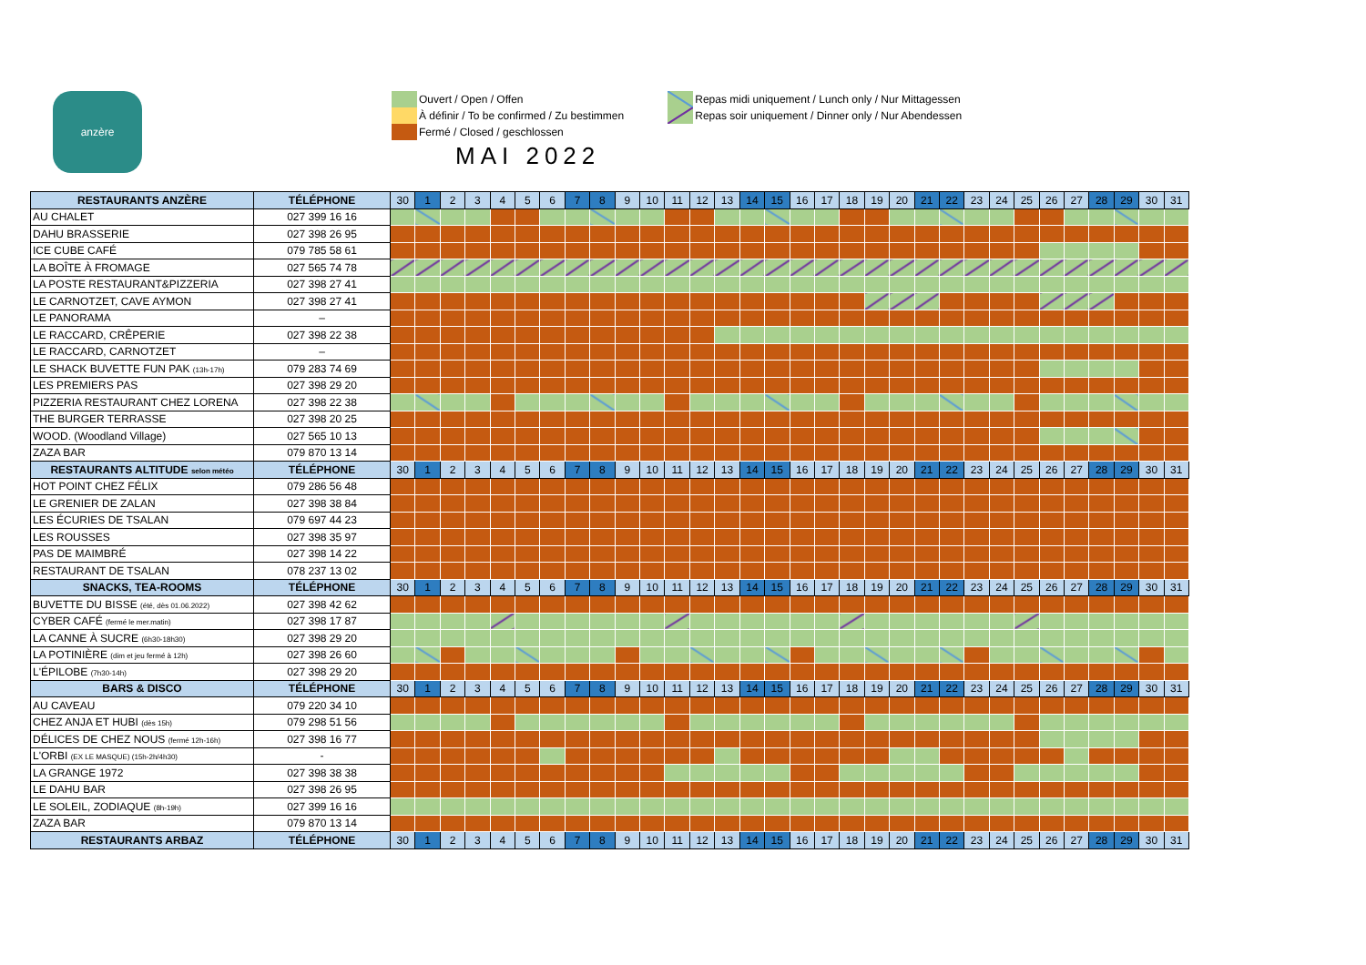anzère
Ouvert / Open / Offen
À définir / To be confirmed / Zu bestimmen
Fermé / Closed / geschlossen
MAI 2022
Repas midi uniquement / Lunch only / Nur Mittagessen
Repas soir uniquement / Dinner only / Nur Abendessen
| RESTAURANTS ANZÈRE | TÉLÉPHONE | 30 | 1 | 2 | 3 | 4 | 5 | 6 | 7 | 8 | 9 | 10 | 11 | 12 | 13 | 14 | 15 | 16 | 17 | 18 | 19 | 20 | 21 | 22 | 23 | 24 | 25 | 26 | 27 | 28 | 29 | 30 | 31 |
| --- | --- | --- | --- | --- | --- | --- | --- | --- | --- | --- | --- | --- | --- | --- | --- | --- | --- | --- | --- | --- | --- | --- | --- | --- | --- | --- | --- | --- | --- | --- | --- | --- | --- |
| AU CHALET | 027 399 16 16 | | | | | | | | | | | | | | | | | | | | | | | | | | | | | | | | |
| DAHU BRASSERIE | 027 398 26 95 | | | | | | | | | | | | | | | | | | | | | | | | | | | | | | | | |
| ICE CUBE CAFÉ | 079 785 58 61 | | | | | | | | | | | | | | | | | | | | | | | | | | | | | | | | |
| LA BOÎTE À FROMAGE | 027 565 74 78 | | | | | | | | | | | | | | | | | | | | | | | | | | | | | | | | |
| LA POSTE RESTAURANT&PIZZERIA | 027 398 27 41 | | | | | | | | | | | | | | | | | | | | | | | | | | | | | | | | |
| LE CARNOTZET, CAVE AYMON | 027 398 27 41 | | | | | | | | | | | | | | | | | | | | | | | | | | | | | | | | |
| LE PANORAMA | – | | | | | | | | | | | | | | | | | | | | | | | | | | | | | | | | |
| LE RACCARD, CRÊPERIE | 027 398 22 38 | | | | | | | | | | | | | | | | | | | | | | | | | | | | | | | | |
| LE RACCARD, CARNOTZET | – | | | | | | | | | | | | | | | | | | | | | | | | | | | | | | | | |
| LE SHACK BUVETTE FUN PAK (13h-17h) | 079 283 74 69 | | | | | | | | | | | | | | | | | | | | | | | | | | | | | | | | |
| LES PREMIERS PAS | 027 398 29 20 | | | | | | | | | | | | | | | | | | | | | | | | | | | | | | | | |
| PIZZERIA RESTAURANT CHEZ LORENA | 027 398 22 38 | | | | | | | | | | | | | | | | | | | | | | | | | | | | | | | | |
| THE BURGER TERRASSE | 027 398 20 25 | | | | | | | | | | | | | | | | | | | | | | | | | | | | | | | | |
| WOOD. (Woodland Village) | 027 565 10 13 | | | | | | | | | | | | | | | | | | | | | | | | | | | | | | | | |
| ZAZA BAR | 079 870 13 14 | | | | | | | | | | | | | | | | | | | | | | | | | | | | | | | | |
| RESTAURANTS ALTITUDE selon météo | TÉLÉPHONE | 30 | 1 | 2 | 3 | 4 | 5 | 6 | 7 | 8 | 9 | 10 | 11 | 12 | 13 | 14 | 15 | 16 | 17 | 18 | 19 | 20 | 21 | 22 | 23 | 24 | 25 | 26 | 27 | 28 | 29 | 30 | 31 |
| HOT POINT CHEZ FÉLIX | 079 286 56 48 | | | | | | | | | | | | | | | | | | | | | | | | | | | | | | | | |
| LE GRENIER DE ZALAN | 027 398 38 84 | | | | | | | | | | | | | | | | | | | | | | | | | | | | | | | | |
| LES ÉCURIES DE TSALAN | 079 697 44 23 | | | | | | | | | | | | | | | | | | | | | | | | | | | | | | | | |
| LES ROUSSES | 027 398 35 97 | | | | | | | | | | | | | | | | | | | | | | | | | | | | | | | | |
| PAS DE MAIMBRÉ | 027 398 14 22 | | | | | | | | | | | | | | | | | | | | | | | | | | | | | | | | |
| RESTAURANT DE TSALAN | 078 237 13 02 | | | | | | | | | | | | | | | | | | | | | | | | | | | | | | | | |
| SNACKS, TEA-ROOMS | TÉLÉPHONE | 30 | 1 | 2 | 3 | 4 | 5 | 6 | 7 | 8 | 9 | 10 | 11 | 12 | 13 | 14 | 15 | 16 | 17 | 18 | 19 | 20 | 21 | 22 | 23 | 24 | 25 | 26 | 27 | 28 | 29 | 30 | 31 |
| BUVETTE DU BISSE (été, dès 01.06.2022) | 027 398 42 62 | | | | | | | | | | | | | | | | | | | | | | | | | | | | | | | | |
| CYBER CAFÉ (fermé le mer.matin) | 027 398 17 87 | | | | | | | | | | | | | | | | | | | | | | | | | | | | | | | | |
| LA CANNE À SUCRE (6h30-18h30) | 027 398 29 20 | | | | | | | | | | | | | | | | | | | | | | | | | | | | | | | | |
| LA POTINIÈRE (dim et jeu fermé à 12h) | 027 398 26 60 | | | | | | | | | | | | | | | | | | | | | | | | | | | | | | | | |
| L'ÉPILOBE (7h30-14h) | 027 398 29 20 | | | | | | | | | | | | | | | | | | | | | | | | | | | | | | | | |
| BARS & DISCO | TÉLÉPHONE | 30 | 1 | 2 | 3 | 4 | 5 | 6 | 7 | 8 | 9 | 10 | 11 | 12 | 13 | 14 | 15 | 16 | 17 | 18 | 19 | 20 | 21 | 22 | 23 | 24 | 25 | 26 | 27 | 28 | 29 | 30 | 31 |
| AU CAVEAU | 079 220 34 10 | | | | | | | | | | | | | | | | | | | | | | | | | | | | | | | | |
| CHEZ ANJA ET HUBI (dès 15h) | 079 298 51 56 | | | | | | | | | | | | | | | | | | | | | | | | | | | | | | | | |
| DÉLICES DE CHEZ NOUS (fermé 12h-16h) | 027 398 16 77 | | | | | | | | | | | | | | | | | | | | | | | | | | | | | | | | |
| L'ORBI (EX LE MASQUE) (15h-2h/4h30) | - | | | | | | | | | | | | | | | | | | | | | | | | | | | | | | | | |
| LA GRANGE 1972 | 027 398 38 38 | | | | | | | | | | | | | | | | | | | | | | | | | | | | | | | | |
| LE DAHU BAR | 027 398 26 95 | | | | | | | | | | | | | | | | | | | | | | | | | | | | | | | | |
| LE SOLEIL, ZODIAQUE (8h-19h) | 027 399 16 16 | | | | | | | | | | | | | | | | | | | | | | | | | | | | | | | | |
| ZAZA BAR | 079 870 13 14 | | | | | | | | | | | | | | | | | | | | | | | | | | | | | | | | |
| RESTAURANTS ARBAZ | TÉLÉPHONE | 30 | 1 | 2 | 3 | 4 | 5 | 6 | 7 | 8 | 9 | 10 | 11 | 12 | 13 | 14 | 15 | 16 | 17 | 18 | 19 | 20 | 21 | 22 | 23 | 24 | 25 | 26 | 27 | 28 | 29 | 30 | 31 |